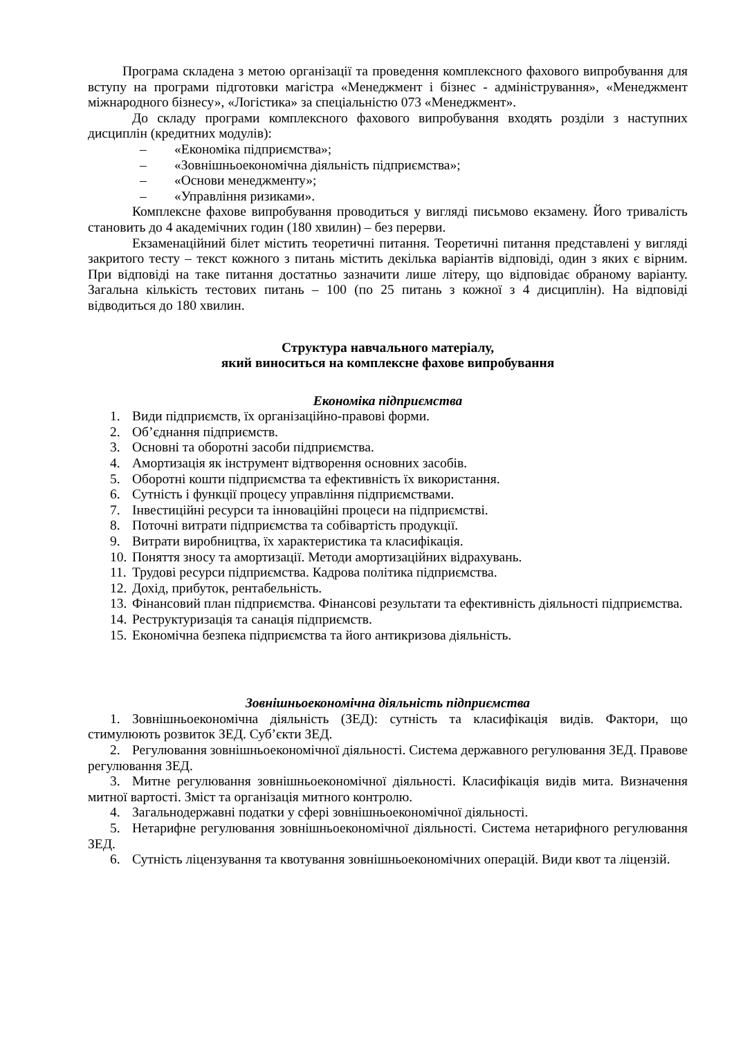Програма складена з метою організації та проведення комплексного фахового випробування для вступу на програми підготовки магістра «Менеджмент і бізнес - адміністрування», «Менеджмент міжнародного бізнесу», «Логістика» за спеціальністю 073 «Менеджмент».
До складу програми комплексного фахового випробування входять розділи з наступних дисциплін (кредитних модулів):
– «Економіка підприємства»;
– «Зовнішньоекономічна діяльність підприємства»;
– «Основи менеджменту»;
– «Управління ризиками».
Комплексне фахове випробування проводиться у вигляді письмово екзамену. Його тривалість становить до 4 академічних годин (180 хвилин) – без перерви.
Екзаменаційний білет містить теоретичні питання. Теоретичні питання представлені у вигляді закритого тесту – текст кожного з питань містить декілька варіантів відповіді, один з яких є вірним. При відповіді на таке питання достатньо зазначити лише літеру, що відповідає обраному варіанту. Загальна кількість тестових питань – 100 (по 25 питань з кожної з 4 дисциплін). На відповіді відводиться до 180 хвилин.
Структура навчального матеріалу,
який виноситься на комплексне фахове випробування
Економіка підприємства
1. Види підприємств, їх організаційно-правові форми.
2. Об’єднання підприємств.
3. Основні та оборотні засоби підприємства.
4. Амортизація як інструмент відтворення основних засобів.
5. Оборотні кошти підприємства та ефективність їх використання.
6. Сутність і функції процесу управління підприємствами.
7. Інвестиційні ресурси та інноваційні процеси на підприємстві.
8. Поточні витрати підприємства та собівартість продукції.
9. Витрати виробництва, їх характеристика та класифікація.
10. Поняття зносу та амортизації. Методи амортизаційних відрахувань.
11. Трудові ресурси підприємства. Кадрова політика підприємства.
12. Дохід, прибуток, рентабельність.
13. Фінансовий план підприємства. Фінансові результати та ефективність діяльності підприємства.
14. Реструктуризація та санація підприємств.
15. Економічна безпека підприємства та його антикризова діяльність.
Зовнішньоекономічна діяльність підприємства
1. Зовнішньоекономічна діяльність (ЗЕД): сутність та класифікація видів. Фактори, що стимулюють розвиток ЗЕД. Суб’єкти ЗЕД.
2. Регулювання зовнішньоекономічної діяльності. Система державного регулювання ЗЕД. Правове регулювання ЗЕД.
3. Митне регулювання зовнішньоекономічної діяльності. Класифікація видів мита. Визначення митної вартості. Зміст та організація митного контролю.
4. Загальнодержавні податки у сфері зовнішньоекономічної діяльності.
5. Нетарифне регулювання зовнішньоекономічної діяльності. Система нетарифного регулювання ЗЕД.
6. Сутність ліцензування та квотування зовнішньоекономічних операцій. Види квот та ліцензій.